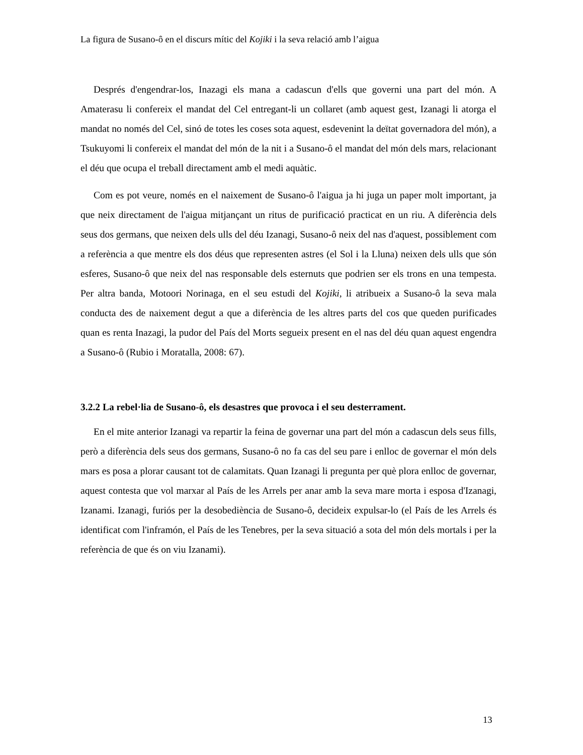La figura de Susano-ô en el discurs mític del Kojiki i la seva relació amb l’aigua
Després d'engendrar-los, Inazagi els mana a cadascun d'ells que governi una part del món. A Amaterasu li confereix el mandat del Cel entregant-li un collaret (amb aquest gest, Izanagi li atorga el mandat no només del Cel, sinó de totes les coses sota aquest, esdevenint la deïtat governadora del món), a Tsukuyomi li confereix el mandat del món de la nit i a Susano-ô el mandat del món dels mars, relacionant el déu que ocupa el treball directament amb el medi aquàtic.
Com es pot veure, només en el naixement de Susano-ô l'aigua ja hi juga un paper molt important, ja que neix directament de l'aigua mitjançant un ritus de purificació practicat en un riu. A diferència dels seus dos germans, que neixen dels ulls del déu Izanagi, Susano-ô neix del nas d'aquest, possiblement com a referència a que mentre els dos déus que representen astres (el Sol i la Lluna) neixen dels ulls que són esferes, Susano-ô que neix del nas responsable dels esternuts que podrien ser els trons en una tempesta. Per altra banda, Motoori Norinaga, en el seu estudi del Kojiki, li atribueix a Susano-ô la seva mala conducta des de naixement degut a que a diferència de les altres parts del cos que queden purificades quan es renta Inazagi, la pudor del País del Morts segueix present en el nas del déu quan aquest engendra a Susano-ô (Rubio i Moratalla, 2008: 67).
3.2.2 La rebel·lia de Susano-ô, els desastres que provoca i el seu desterrament.
En el mite anterior Izanagi va repartir la feina de governar una part del món a cadascun dels seus fills, però a diferència dels seus dos germans, Susano-ô no fa cas del seu pare i enlloc de governar el món dels mars es posa a plorar causant tot de calamitats. Quan Izanagi li pregunta per què plora enlloc de governar, aquest contesta que vol marxar al País de les Arrels per anar amb la seva mare morta i esposa d'Izanagi, Izanami. Izanagi, furiós per la desobediència de Susano-ô, decideix expulsar-lo (el País de les Arrels és identificat com l'inframón, el País de les Tenebres, per la seva situació a sota del món dels mortals i per la referència de que és on viu Izanami).
13